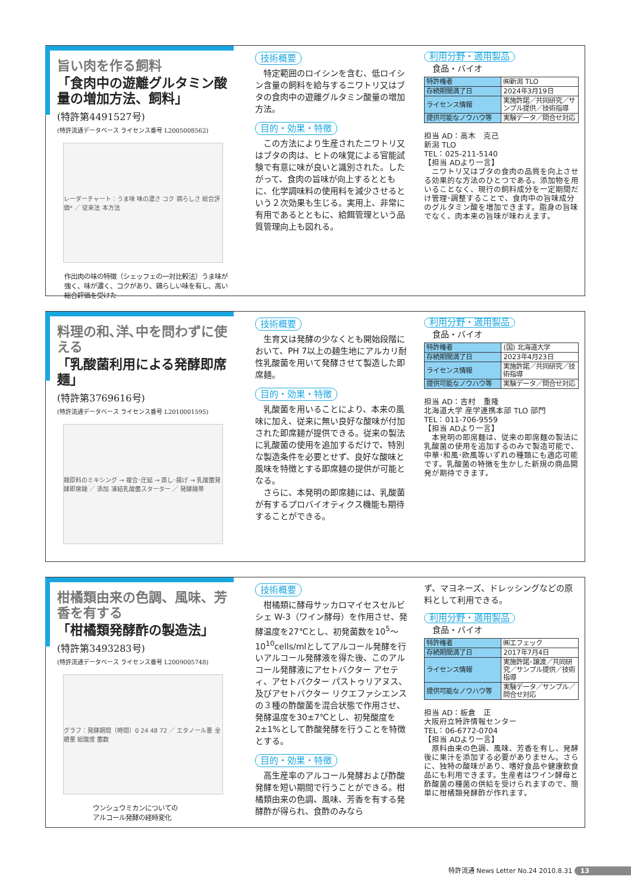旨い肉を作る飼料
「食肉中の遊離グルタミン酸量の増加方法、飼料」
(特許第4491527号)
(特許流通データベース ライセンス番号 L2005008562)
レーダーチャート：うま味 味の濃さ コク 鶏らしさ 総合評価* ／ 従来法 本方法
作出肉の味の特徴（シェッフェの一対比較法）うま味が強く、味が濃く、コクがあり、鶏らしい味を有し、高い総合評価を受けた
技術概要
特定範囲のロイシンを含む、低ロイシン含量の飼料を給与するニワトリ又はブタの食肉中の遊離グルタミン酸量の増加方法。
目的・効果・特徴
この方法により生産されたニワトリ又はブタの肉は、ヒトの味覚による官能試験で有意に味が良いと識別された。したがって、食肉の旨味が向上するとともに、化学調味料の使用料を減少させるという２次効果も生じる。実用上、非常に有用であるとともに、給餌管理という品質管理向上も図れる。
利用分野・適用製品
食品・バイオ
| 特許権者 | ㈱新潟 TLO |
| 存続期間満了日 | 2024年3月19日 |
| ライセンス情報 | 実施許諾／共同研究／サンプル提供／技術指導 |
| 提供可能なノウハウ等 | 実験データ／問合せ対応 |
担当 AD：高木　克己
新潟 TLO
TEL：025-211-5140
【担当 ADより一言】
　ニワトリ又はブタの食肉の品質を向上させる効果的な方法のひとつである。添加物を用いることなく、現行の飼料成分を一定期間だけ管理･調整することで、食肉中の旨味成分のグルタミン酸を増加できます。脂身の旨味でなく、肉本来の旨味が味わえます。
料理の和､洋､中を問わずに使える
「乳酸菌利用による発酵即席麺」
(特許第3769616号)
(特許流通データベース ライセンス番号 L2010001595)
麺原料のミキシング → 複合･圧延 → 蒸し･揚げ → 乳酸菌発酵即席麺 ／ 添加 凍結乳酸菌スターター ／ 発酵麺帯
技術概要
生育又は発酵の少なくとも開始段階において、PH 7以上の麺生地にアルカリ耐性乳酸菌を用いて発酵させて製造した即席麺。
目的・効果・特徴
乳酸菌を用いることにより、本来の風味に加え、従来に無い良好な酸味が付加された即席麺が提供できる。従来の製法に乳酸菌の使用を追加するだけで、特別な製造条件を必要とせず、良好な酸味と風味を特徴とする即席麺の提供が可能となる。
さらに、本発明の即席麺には、乳酸菌が有するプロバイオティクス機能も期待することができる。
利用分野・適用製品
食品・バイオ
| 特許権者 | (国) 北海道大学 |
| 存続期間満了日 | 2023年4月23日 |
| ライセンス情報 | 実施許諾／共同研究／技術指導 |
| 提供可能なノウハウ等 | 実験データ／問合せ対応 |
担当 AD：吉村　重隆
北海道大学 産学連携本部 TLO 部門
TEL：011-706-9559
【担当 ADより一言】
　本発明の即席麺は、従来の即席麺の製法に乳酸菌の使用を追加するのみで製造可能で、中華･和風･欧風等いずれの種類にも適応可能です。乳酸菌の特徴を生かした新規の商品開発が期待できます。
柑橘類由来の色調、風味、芳香を有する
「柑橘類発酵酢の製造法」
(特許第3493283号)
(特許流通データベース ライセンス番号 L2009005748)
グラフ：発酵期間（時間）0 24 48 72 ／ エタノール量 全糖量 総酸度 菌数
ウンシュウミカンについての
アルコール発酵の経時変化
技術概要
柑橘類に酵母サッカロマイセスセルビシェ W-3（ワイン酵母）を作用させ、発酵温度を27℃とし、初発菌数を10<sup>5</sup>～10<sup>10</sup>cells/mlとしてアルコール発酵を行いアルコール発酵液を得た後、このアルコール発酵液にアセトバクター アセティ、アセトバクター パストゥリアヌス、及びアセトバクター リクエファシエンスの３種の酢酸菌を混合状態で作用させ、発酵温度を30±7℃とし、初発酸度を2±1%として酢酸発酵を行うことを特徴とする。
目的・効果・特徴
高生産率のアルコール発酵および酢酸発酵を短い期間で行うことができる。柑橘類由来の色調、風味、芳香を有する発酵酢が得られ、食酢のみなら
ず、マヨネーズ、ドレッシングなどの原料として利用できる。
利用分野・適用製品
食品・バイオ
| 特許権者 | ㈱エフェック |
| 存続期間満了日 | 2017年7月4日 |
| ライセンス情報 | 実施許諾･譲渡／共同研究／サンプル提供／技術指導 |
| 提供可能なノウハウ等 | 実験データ／サンプル／問合せ対応 |
担当 AD：板倉　正
大阪府立特許情報センター
TEL：06-6772-0704
【担当 ADより一言】
　原料由来の色調、風味、芳香を有し、発酵後に果汁を添加する必要がありません。さらに、独特の酸味があり、嗜好食品や健康飲食品にも利用できます。生産者はワイン酵母と酢酸菌の種菌の供給を受けられますので、簡単に柑橘類発酵酢が作れます。
特許流通 News Letter No.24 2010.8.31 13